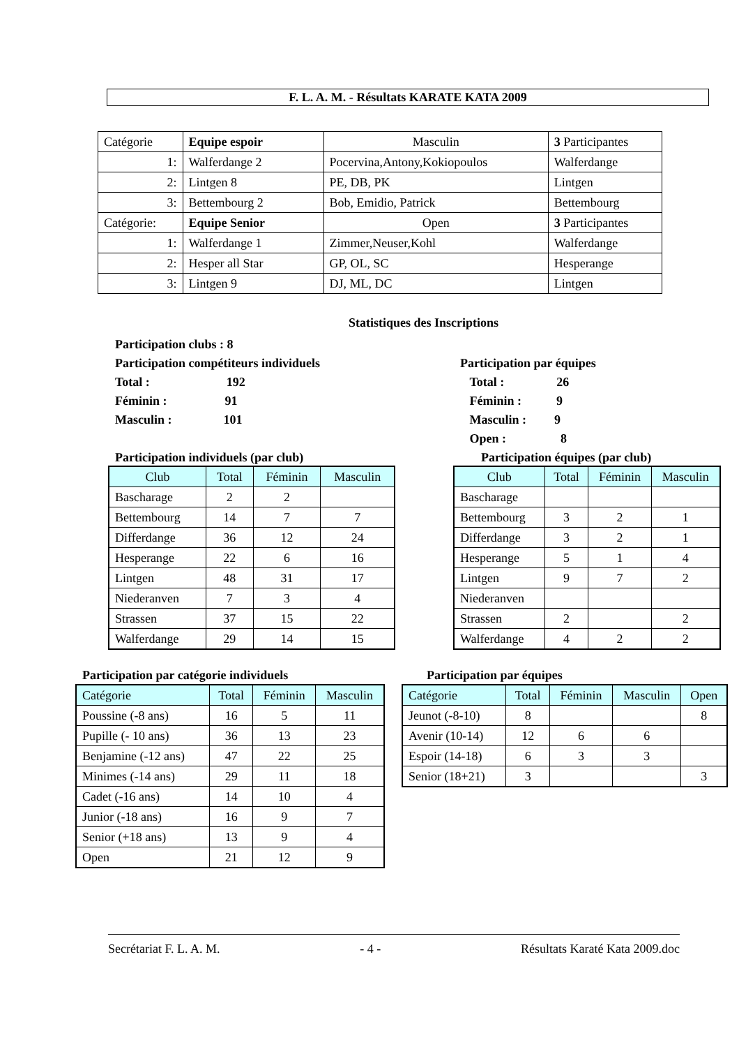F. L. A. M. - Résultats KARATE KATA 2009
| Catégorie | Equipe espoir | Masculin | 3 Participantes |
| 1: | Walferdange 2 | Pocervina,Antony,Kokiopoulos | Walferdange |
| 2: | Lintgen 8 | PE, DB, PK | Lintgen |
| 3: | Bettembourg 2 | Bob, Emidio, Patrick | Bettembourg |
| Catégorie: | Equipe Senior | Open | 3 Participantes |
| 1: | Walferdange 1 | Zimmer,Neuser,Kohl | Walferdange |
| 2: | Hesper all Star | GP, OL, SC | Hesperange |
| 3: | Lintgen 9 | DJ, ML, DC | Lintgen |
Statistiques des Inscriptions
Participation clubs : 8
Participation compétiteurs individuels
Total : 192
Féminin : 91
Masculin : 101
Participation par équipes
Total : 26
Féminin : 9
Masculin : 9
Open : 8
Participation individuels (par club)
Participation équipes (par club)
| Club | Total | Féminin | Masculin |
| --- | --- | --- | --- |
| Bascharage | 2 | 2 | |
| Bettembourg | 14 | 7 | 7 |
| Differdange | 36 | 12 | 24 |
| Hesperange | 22 | 6 | 16 |
| Lintgen | 48 | 31 | 17 |
| Niederanven | 7 | 3 | 4 |
| Strassen | 37 | 15 | 22 |
| Walferdange | 29 | 14 | 15 |
| Club | Total | Féminin | Masculin |
| --- | --- | --- | --- |
| Bascharage | | | |
| Bettembourg | 3 | 2 | 1 |
| Differdange | 3 | 2 | 1 |
| Hesperange | 5 | 1 | 4 |
| Lintgen | 9 | 7 | 2 |
| Niederanven | | | |
| Strassen | 2 | | 2 |
| Walferdange | 4 | 2 | 2 |
Participation par catégorie individuels
Participation par équipes
| Catégorie | Total | Féminin | Masculin |
| --- | --- | --- | --- |
| Poussine (-8 ans) | 16 | 5 | 11 |
| Pupille (- 10 ans) | 36 | 13 | 23 |
| Benjamine (-12 ans) | 47 | 22 | 25 |
| Minimes (-14 ans) | 29 | 11 | 18 |
| Cadet (-16 ans) | 14 | 10 | 4 |
| Junior (-18 ans) | 16 | 9 | 7 |
| Senior (+18 ans) | 13 | 9 | 4 |
| Open | 21 | 12 | 9 |
| Catégorie | Total | Féminin | Masculin | Open |
| --- | --- | --- | --- | --- |
| Jeunot (-8-10) | 8 | | | 8 |
| Avenir (10-14) | 12 | 6 | 6 | |
| Espoir (14-18) | 6 | 3 | 3 | |
| Senior (18+21) | 3 | | | 3 |
Secrétariat F. L. A. M. - 4 - Résultats Karaté Kata 2009.doc